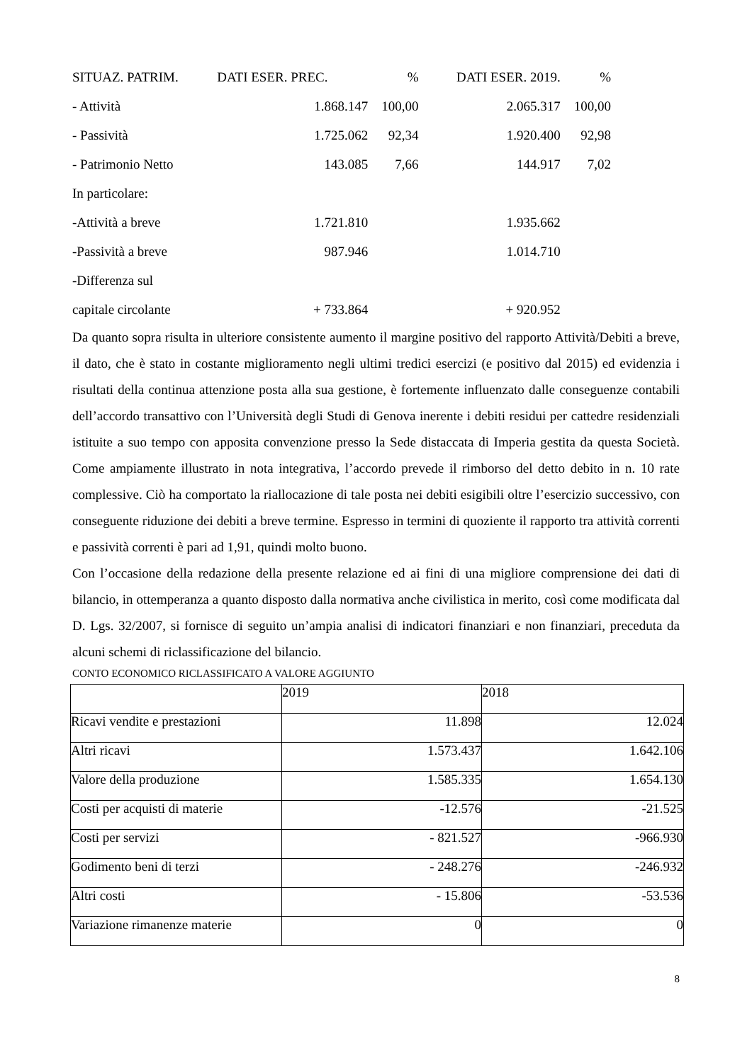| SITUAZ. PATRIM. | DATI ESER. PREC. | % | DATI ESER. 2019. | % |
| - Attività | 1.868.147 | 100,00 | 2.065.317 | 100,00 |
| - Passività | 1.725.062 | 92,34 | 1.920.400 | 92,98 |
| - Patrimonio Netto | 143.085 | 7,66 | 144.917 | 7,02 |
| In particolare: | | | | |
| -Attività a breve | 1.721.810 | | 1.935.662 | |
| -Passività a breve | 987.946 | | 1.014.710 | |
| -Differenza sul | | | | |
| capitale circolante | + 733.864 | | + 920.952 | |
Da quanto sopra risulta in ulteriore consistente aumento il margine positivo del rapporto Attività/Debiti a breve, il dato, che è stato in costante miglioramento negli ultimi tredici esercizi (e positivo dal 2015) ed evidenzia i risultati della continua attenzione posta alla sua gestione, è fortemente influenzato dalle conseguenze contabili dell’accordo transattivo con l’Università degli Studi di Genova inerente i debiti residui per cattedre residenziali istituite a suo tempo con apposita convenzione presso la Sede distaccata di Imperia gestita da questa Società. Come ampiamente illustrato in nota integrativa, l’accordo prevede il rimborso del detto debito in n. 10 rate complessive. Ciò ha comportato la riallocazione di tale posta nei debiti esigibili oltre l’esercizio successivo, con conseguente riduzione dei debiti a breve termine. Espresso in termini di quoziente il rapporto tra attività correnti e passività correnti è pari ad 1,91, quindi molto buono.
Con l’occasione della redazione della presente relazione ed ai fini di una migliore comprensione dei dati di bilancio, in ottemperanza a quanto disposto dalla normativa anche civilistica in merito, così come modificata dal D. Lgs. 32/2007, si fornisce di seguito un’ampia analisi di indicatori finanziari e non finanziari, preceduta da alcuni schemi di riclassificazione del bilancio.
CONTO ECONOMICO RICLASSIFICATO A VALORE AGGIUNTO
| | 2019 | 2018 |
| Ricavi vendite e prestazioni | 11.898 | 12.024 |
| Altri ricavi | 1.573.437 | 1.642.106 |
| Valore della produzione | 1.585.335 | 1.654.130 |
| Costi per acquisti di materie | -12.576 | -21.525 |
| Costi per servizi | - 821.527 | -966.930 |
| Godimento beni di terzi | - 248.276 | -246.932 |
| Altri costi | - 15.806 | -53.536 |
| Variazione rimanenze materie | 0 | 0 |
8